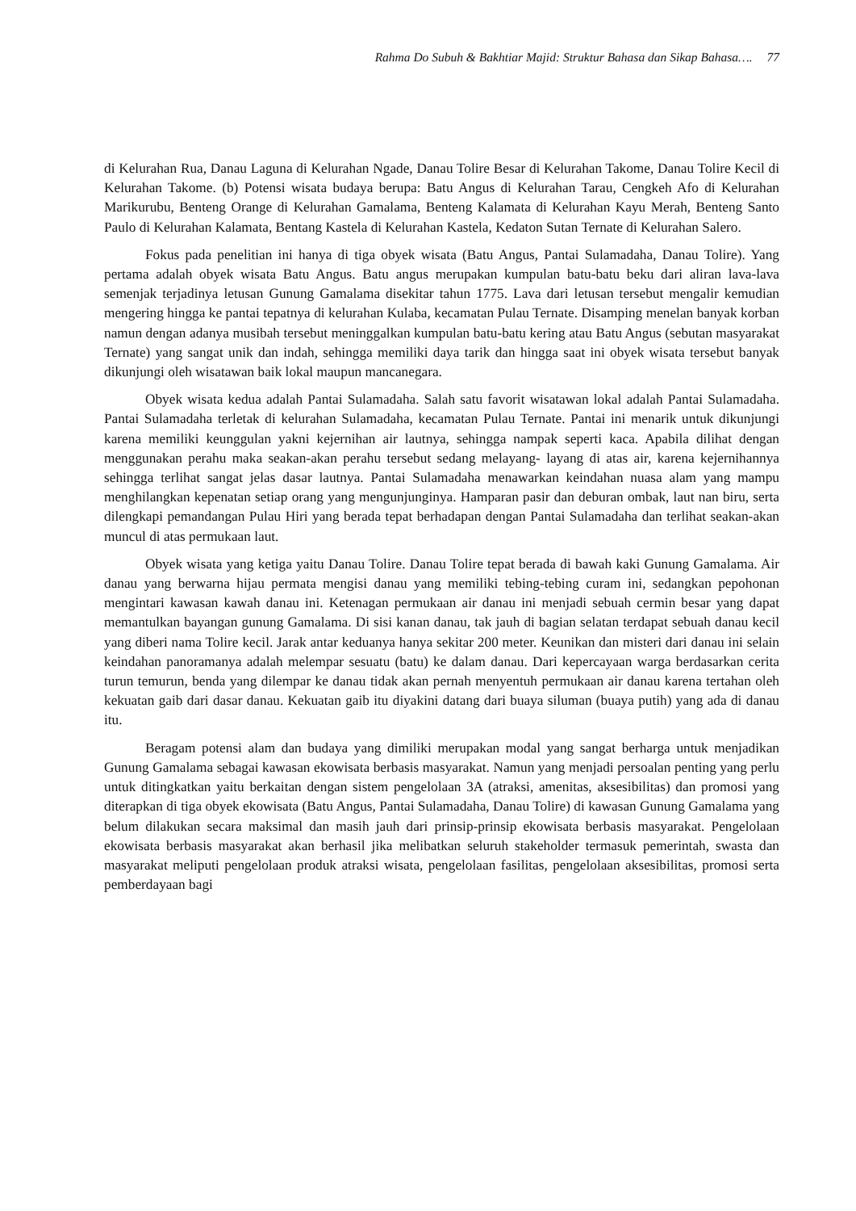Rahma Do Subuh & Bakhtiar Majid: Struktur Bahasa dan Sikap Bahasa…. 77
di Kelurahan Rua, Danau Laguna di Kelurahan Ngade, Danau Tolire Besar di Kelurahan Takome, Danau Tolire Kecil di Kelurahan Takome. (b) Potensi wisata budaya berupa: Batu Angus di Kelurahan Tarau, Cengkeh Afo di Kelurahan Marikurubu, Benteng Orange di Kelurahan Gamalama, Benteng Kalamata di Kelurahan Kayu Merah, Benteng Santo Paulo di Kelurahan Kalamata, Bentang Kastela di Kelurahan Kastela, Kedaton Sutan Ternate di Kelurahan Salero.
Fokus pada penelitian ini hanya di tiga obyek wisata (Batu Angus, Pantai Sulamadaha, Danau Tolire). Yang pertama adalah obyek wisata Batu Angus. Batu angus merupakan kumpulan batu-batu beku dari aliran lava-lava semenjak terjadinya letusan Gunung Gamalama disekitar tahun 1775. Lava dari letusan tersebut mengalir kemudian mengering hingga ke pantai tepatnya di kelurahan Kulaba, kecamatan Pulau Ternate. Disamping menelan banyak korban namun dengan adanya musibah tersebut meninggalkan kumpulan batu-batu kering atau Batu Angus (sebutan masyarakat Ternate) yang sangat unik dan indah, sehingga memiliki daya tarik dan hingga saat ini obyek wisata tersebut banyak dikunjungi oleh wisatawan baik lokal maupun mancanegara.
Obyek wisata kedua adalah Pantai Sulamadaha. Salah satu favorit wisatawan lokal adalah Pantai Sulamadaha. Pantai Sulamadaha terletak di kelurahan Sulamadaha, kecamatan Pulau Ternate. Pantai ini menarik untuk dikunjungi karena memiliki keunggulan yakni kejernihan air lautnya, sehingga nampak seperti kaca. Apabila dilihat dengan menggunakan perahu maka seakan-akan perahu tersebut sedang melayang- layang di atas air, karena kejernihannya sehingga terlihat sangat jelas dasar lautnya. Pantai Sulamadaha menawarkan keindahan nuasa alam yang mampu menghilangkan kepenatan setiap orang yang mengunjunginya. Hamparan pasir dan deburan ombak, laut nan biru, serta dilengkapi pemandangan Pulau Hiri yang berada tepat berhadapan dengan Pantai Sulamadaha dan terlihat seakan-akan muncul di atas permukaan laut.
Obyek wisata yang ketiga yaitu Danau Tolire. Danau Tolire tepat berada di bawah kaki Gunung Gamalama. Air danau yang berwarna hijau permata mengisi danau yang memiliki tebing-tebing curam ini, sedangkan pepohonan mengintari kawasan kawah danau ini. Ketenagan permukaan air danau ini menjadi sebuah cermin besar yang dapat memantulkan bayangan gunung Gamalama. Di sisi kanan danau, tak jauh di bagian selatan terdapat sebuah danau kecil yang diberi nama Tolire kecil. Jarak antar keduanya hanya sekitar 200 meter. Keunikan dan misteri dari danau ini selain keindahan panoramanya adalah melempar sesuatu (batu) ke dalam danau. Dari kepercayaan warga berdasarkan cerita turun temurun, benda yang dilempar ke danau tidak akan pernah menyentuh permukaan air danau karena tertahan oleh kekuatan gaib dari dasar danau. Kekuatan gaib itu diyakini datang dari buaya siluman (buaya putih) yang ada di danau itu.
Beragam potensi alam dan budaya yang dimiliki merupakan modal yang sangat berharga untuk menjadikan Gunung Gamalama sebagai kawasan ekowisata berbasis masyarakat. Namun yang menjadi persoalan penting yang perlu untuk ditingkatkan yaitu berkaitan dengan sistem pengelolaan 3A (atraksi, amenitas, aksesibilitas) dan promosi yang diterapkan di tiga obyek ekowisata (Batu Angus, Pantai Sulamadaha, Danau Tolire) di kawasan Gunung Gamalama yang belum dilakukan secara maksimal dan masih jauh dari prinsip-prinsip ekowisata berbasis masyarakat. Pengelolaan ekowisata berbasis masyarakat akan berhasil jika melibatkan seluruh stakeholder termasuk pemerintah, swasta dan masyarakat meliputi pengelolaan produk atraksi wisata, pengelolaan fasilitas, pengelolaan aksesibilitas, promosi serta pemberdayaan bagi